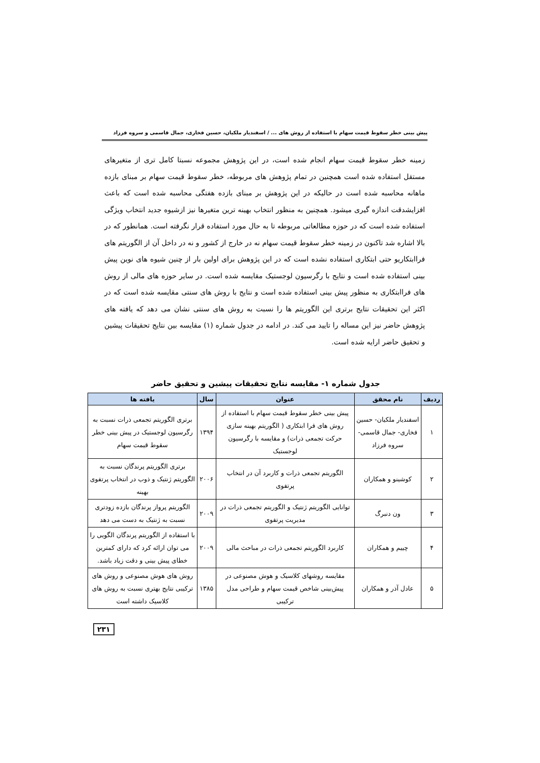پیش بینی خطر سقوط قیمت سهام با استفاده از روش های ... / اسفندیار ملکیان، حسین فخاری، جمال قاسمی و سروه فرزاد
زمینه خطر سقوط قیمت سهام انجام شده است، در این پژوهش مجموعه نسبتا کامل تری از متغیرهای مستقل استفاده شده است همچنین در تمام پژوهش های مربوطه، خطر سقوط قیمت سهام بر مبنای بازده ماهانه محاسبه شده است در حالیکه در این پژوهش بر مبنای بازده هفتگی محاسبه شده است که باعث افزایشدقت اندازه گیری میشود. همچنین به منظور انتخاب بهینه ترین متغیرها نیز ازشیوه جدید انتخاب ویژگی استفاده شده است که در حوزه مطالعاتی مربوطه تا به حال مورد استفاده قرار نگرفته است. همانطور که در بالا اشاره شد تاکنون در زمینه خطر سقوط قیمت سهام نه در خارج از کشور و نه در داخل آن از الگوریتم های فراابتکاریو حتی ابتکاری استفاده نشده است که در این پژوهش برای اولین بار از چنین شیوه های نوین پیش بینی استفاده شده است و نتایج با رگرسیون لوجستیک مقایسه شده است. در سایر حوزه های مالی از روش های فراابتکاری به منظور پیش بینی استفاده شده است و نتایج با روش های سنتی مقایسه شده است که در اکثر این تحقیقات نتایج برتری این الگوریتم ها را نسبت به روش های سنتی نشان می دهد که یافته های پژوهش حاضر نیز این مساله را تایید می کند. در ادامه در جدول شماره (۱) مقایسه بین نتایج تحقیقات پیشین و تحقیق حاضر ارایه شده است.
جدول شماره ۱- مقایسه نتایج تحقیقات پیشین و تحقیق حاضر
| ردیف | نام محقق | عنوان | سال | یافته ها |
| --- | --- | --- | --- | --- |
| ۱ | اسفندیار ملکیان- حسین فخاری- جمال قاسمی- سروه فرزاد | پیش بینی خطر سقوط قیمت سهام با استفاده از روش های فرا ابتکاری ( الگوریتم بهینه سازی حرکت تجمعی ذرات) و مقایسه با رگرسیون لوجستیک | ۱۳۹۴ | برتری الگوریتم تجمعی ذرات نسبت به رگرسیون لوجستیک در پیش بینی خطر سقوط قیمت سهام |
| ۲ | کوشینو و همکاران | الگوریتم تجمعی ذرات و کاربرد آن در انتخاب پرتفوی | ۲۰۰۶ | برتری الگوریتم پرندگان نسبت به الگوریتم ژنتیک و ذوب در انتخاب پرتفوی بهینه |
| ۳ | ون دنبرگ | توانایی الگوریتم ژنتیک و الگوریتم تجمعی ذرات در مدیریت پرتفوی | ۲۰۰۹ | الگوریتم پرواز پرندگان بازده زودتری نسبت به ژنتیک به دست می دهد |
| ۴ | چییم و همکاران | کاربرد الگوریتم تجمعی ذرات در مباحث مالی | ۲۰۰۹ | با استفاده از الگوریتم پرندگان الگویی را می توان ارائه کرد که دارای کمترین خطای پیش بینی و دقت زیاد باشد. |
| ۵ | عادل آذر و همکاران | مقایسه روشهای کلاسیک و هوش مصنوعی در پیش‌بینی شاخص قیمت سهام و طراحی مدل ترکیبی | ۱۳۸۵ | روش های هوش مصنوعی و روش های ترکیبی نتایج بهتری نسبت به روش های کلاسیک داشته است |
۲۳۱